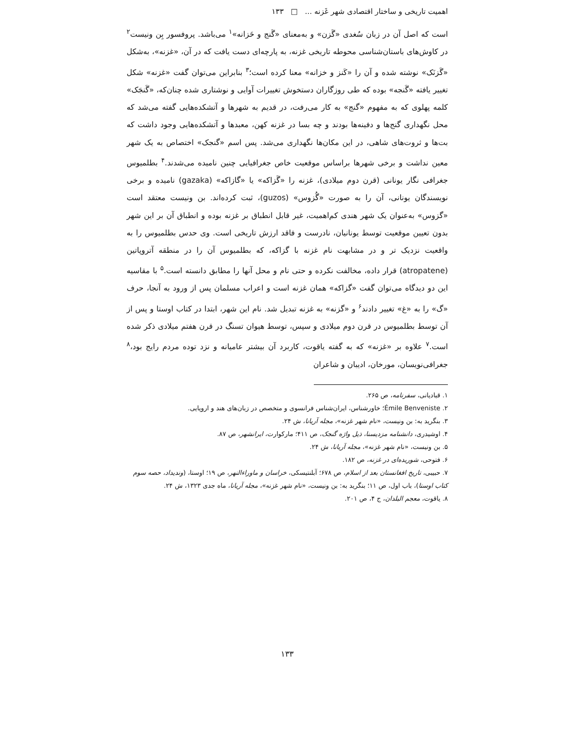اهمیت تاریخی و ساختار اقتصادی شهر غَزنه ... □ ۱۳۳
است که اصل آن در زبان سُغدی «گَزن» و به‌معنای «گَنج و خَزانه»<sup>۱</sup> می‌باشد. پروفسور بِن ونیست<sup>۲</sup> در کاوش‌های باستان‌شناسی محوطه تاریخی غزنه، به پارچه‌ای دست یافت که در آن، «غزنه»، به‌شکل «گَزنَک» نوشته شده و آن را «کَنز و خزانه» معنا کرده است؛<sup>۳</sup> بنابراین می‌توان گفت «غزنه» شکل تغییر یافته «گَنجه» بوده که طی روزگاران دستخوش تغییرات آوایی و نوشتاری شده چنان‌که، «گَنجَک» کلمه پهلوی که به مفهوم «گنج» به کار می‌رفت، در قدیم به شهرها و آتشکده‌هایی گفته می‌شد که محل نگهداری گنج‌ها و دفینه‌ها بودند و چه بسا در غزنه کهن، معبدها و آتشکده‌هایی وجود داشت که بت‌ها و ثروت‌های شاهی، در این مکان‌ها نگهداری می‌شد. پس اسم «گنجک» اختصاص به یک شهر معین نداشت و برخی شهرها براساس موقعیت خاص جغرافیایی چنین نامیده می‌شدند.<sup>۴</sup> بطلمیوس جغرافی نگار یونانی (قرن دوم میلادی)، غزنه را «گَزاکه» یا «گازاکه» (gazaka) نامیده و برخی نویسندگان یونانی، آن را به صورت «گُزوس» (guzos)، ثبت کرده‌اند. بن ونیست معتقد است «گزوس» به‌عنوان یک شهر هندی کم‌اهمیت، غیر قابل انطباق بر غزنه بوده و انطباق آن بر این شهر بدون تعیین موقعیت توسط یونانیان، نادرست و فاقد ارزش تاریخی است. وی حدس بطلمیوس را به واقعیت نزدیک تر و در مشابهت نام غزنه با گزاکه، که بطلمیوس آن را در منطقه آتروپاتین (atropatene) قرار داده، مخالفت نکرده و حتی نام و محل آنها را مطابق دانسته است.<sup>۵</sup> با مقاسیه این دو دیدگاه می‌توان گفت «گزاکه» همان غزنه است و اعراب مسلمان پس از ورود به آنجا، حرف «گ» را به «غ» تغییر دادند<sup>۶</sup> و «گزنه» به غزنه تبدیل شد. نام این شهر، ابتدا در کتاب اوستا و پس از آن توسط بطلمیوس در قرن دوم میلادی و سپس، توسط هیوان تسنگ در قرن هفتم میلادی ذکر شده است.<sup>۷</sup> علاوه بر «غزنه» که به گفته یاقوت، کاربرد آن بیشتر عامیانه و نزد توده مردم رایج بود،<sup>۸</sup> جغرافی‌نویسان، مورخان، ادیبان و شاعران
۱. قبادیانی، سفرنامه، ص ۲۶۵.
۲. Émile Benveniste؛ خاورشناس، ایران‌شناس فرانسوی و متخصص در زبان‌های هند و اروپایی.
۳. بنگرید به: بن ونیست، «نام شهر غزنه»، مجله آریانا، ش ۲۴.
۴. اوشیدری، دانشنامه مزدیسنا، ذیل واژه گنجک، ص ۴۱۱؛ مارکوارت، ایرانشهر، ص ۸۷.
۵. بن ونیست، «نام شهر غزنه»، مجله آریانا، ش ۲۴.
۶. فتوحی، شوریده‌ای در غزنه، ص ۱۸۲.
۷. حبیبی، تاریخ افغانستان بعد از اسلام، ص ۶۷۸؛ آبلنتیسکی، خراسان و ماوراءالنهر، ص ۱۹؛ اوستا، (وندیداد، حصه سوم کتاب اوستا)، باب اول، ص ۱۱؛ بنگرید به: بن ونیست، «نام شهر غزنه»، مجله آریانا، ماه جدی ۱۳۲۳، ش ۲۴.
۸. یاقوت، معجم البلدان، ج ۴، ص ۲۰۱.
۱۳۳